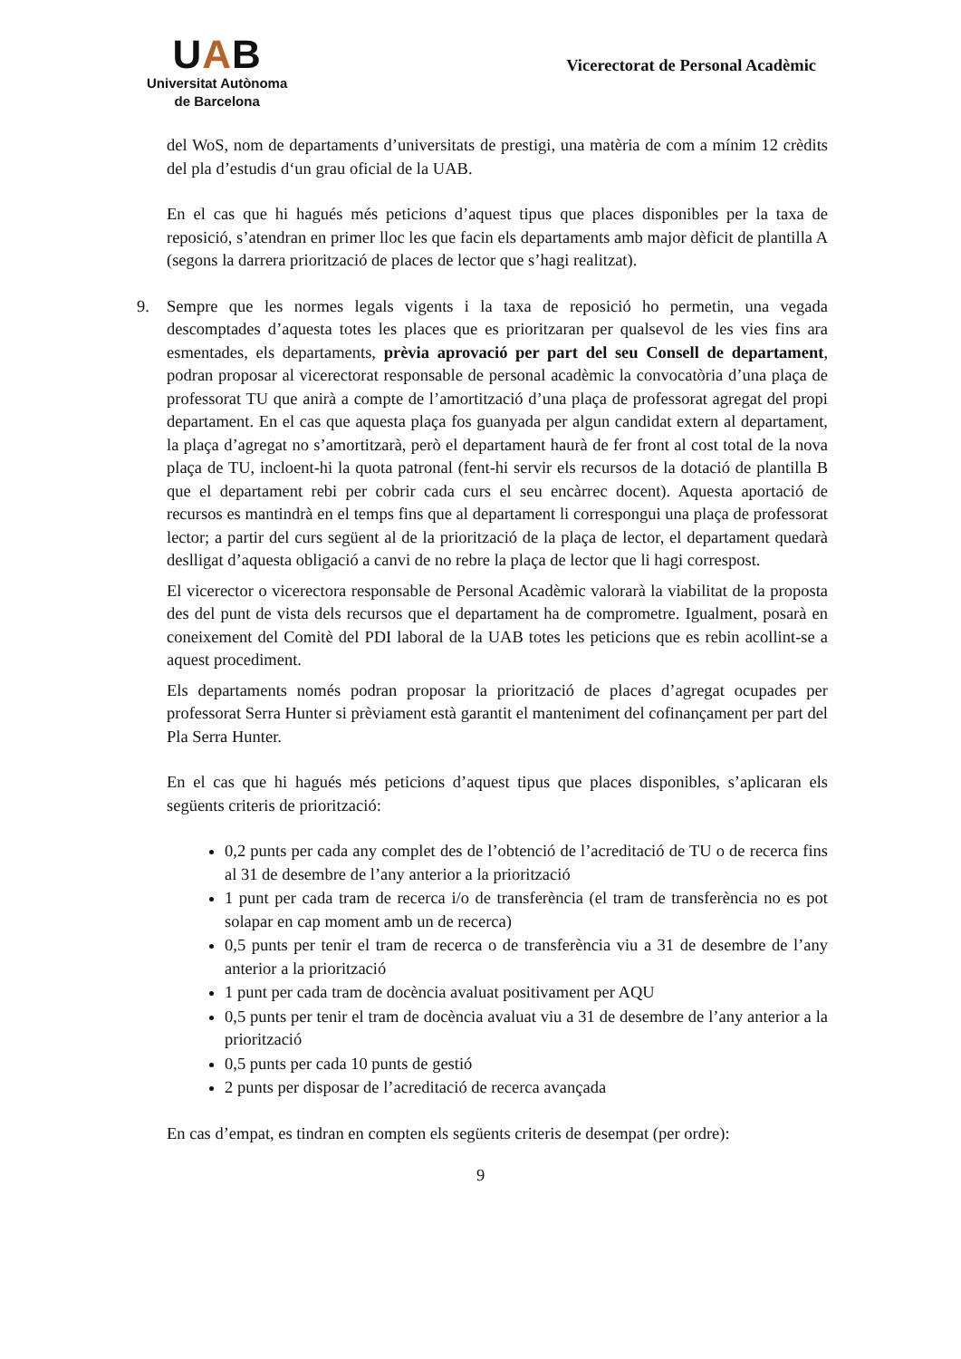UAB
Universitat Autònoma
de Barcelona
Vicerectorat de Personal Acadèmic
del WoS, nom de departaments d’universitats de prestigi, una matèria de com a mínim 12 crèdits del pla d’estudis d‘un grau oficial de la UAB.
En el cas que hi hagués més peticions d’aquest tipus que places disponibles per la taxa de reposició, s’atendran en primer lloc les que facin els departaments amb major dèficit de plantilla A (segons la darrera priorització de places de lector que s’hagi realitzat).
9.
Sempre que les normes legals vigents i la taxa de reposició ho permetin, una vegada descomptades d’aquesta totes les places que es prioritzaran per qualsevol de les vies fins ara esmentades, els departaments, prèvia aprovació per part del seu Consell de departament, podran proposar al vicerectorat responsable de personal acadèmic la convocatòria d’una plaça de professorat TU que anirà a compte de l’amortització d’una plaça de professorat agregat del propi departament. En el cas que aquesta plaça fos guanyada per algun candidat extern al departament, la plaça d’agregat no s’amortitzarà, però el departament haurà de fer front al cost total de la nova plaça de TU, incloent-hi la quota patronal (fent-hi servir els recursos de la dotació de plantilla B que el departament rebi per cobrir cada curs el seu encàrrec docent). Aquesta aportació de recursos es mantindrà en el temps fins que al departament li correspongui una plaça de professorat lector; a partir del curs següent al de la priorització de la plaça de lector, el departament quedarà deslligat d’aquesta obligació a canvi de no rebre la plaça de lector que li hagi correspost.
El vicerector o vicerectora responsable de Personal Acadèmic valorarà la viabilitat de la proposta des del punt de vista dels recursos que el departament ha de comprometre. Igualment, posarà en coneixement del Comitè del PDI laboral de la UAB totes les peticions que es rebin acollint-se a aquest procediment.
Els departaments només podran proposar la priorització de places d’agregat ocupades per professorat Serra Hunter si prèviament està garantit el manteniment del cofinançament per part del Pla Serra Hunter.
En el cas que hi hagués més peticions d’aquest tipus que places disponibles, s’aplicaran els següents criteris de priorització:
0,2 punts per cada any complet des de l’obtenció de l’acreditació de TU o de recerca fins al 31 de desembre de l’any anterior a la priorització
1 punt per cada tram de recerca i/o de transferència (el tram de transferència no es pot solapar en cap moment amb un de recerca)
0,5 punts per tenir el tram de recerca o de transferència viu a 31 de desembre de l’any anterior a la priorització
1 punt per cada tram de docència avaluat positivament per AQU
0,5 punts per tenir el tram de docència avaluat viu a 31 de desembre de l’any anterior a la priorització
0,5 punts per cada 10 punts de gestió
2 punts per disposar de l’acreditació de recerca avançada
En cas d’empat, es tindran en compten els següents criteris de desempat (per ordre):
9